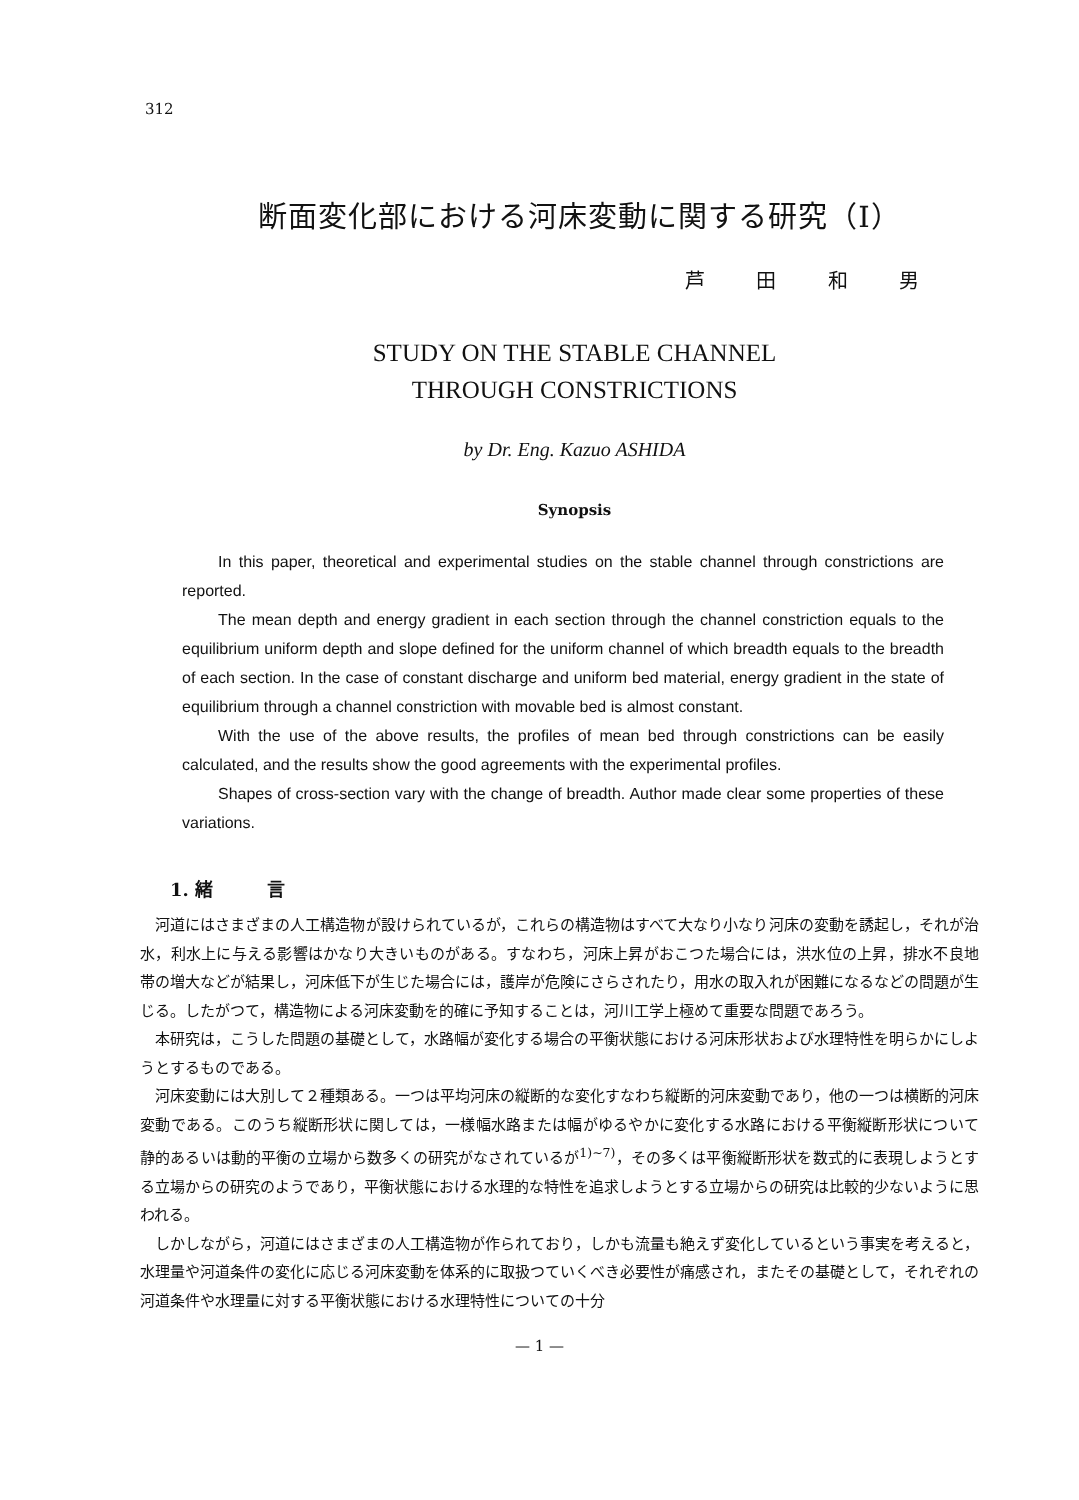312
断面変化部における河床変動に関する研究（Ⅰ）
芦 田 和 男
STUDY ON THE STABLE CHANNEL
THROUGH CONSTRICTIONS
by Dr. Eng. Kazuo ASHIDA
Synopsis
In this paper, theoretical and experimental studies on the stable channel through constrictions are reported.
The mean depth and energy gradient in each section through the channel constriction equals to the equilibrium uniform depth and slope defined for the uniform channel of which breadth equals to the breadth of each section. In the case of constant discharge and uniform bed material, energy gradient in the state of equilibrium through a channel constriction with movable bed is almost constant.
With the use of the above results, the profiles of mean bed through constrictions can be easily calculated, and the results show the good agreements with the experimental profiles.
Shapes of cross-section vary with the change of breadth. Author made clear some properties of these variations.
1. 緒　　　言
河道にはさまざまの人工構造物が設けられているが，これらの構造物はすべて大なり小なり河床の変動を誘起し，それが治水，利水上に与える影響はかなり大きいものがある。すなわち，河床上昇がおこつた場合には，洪水位の上昇，排水不良地帯の増大などが結果し，河床低下が生じた場合には，護岸が危険にさらされたり，用水の取入れが困難になるなどの問題が生じる。したがつて，構造物による河床変動を的確に予知することは，河川工学上極めて重要な問題であろう。
本研究は，こうした問題の基礎として，水路幅が変化する場合の平衡状態における河床形状および水理特性を明らかにしようとするものである。
河床変動には大別して２種類ある。一つは平均河床の縦断的な変化すなわち縦断的河床変動であり，他の一つは横断的河床変動である。このうち縦断形状に関しては，一様幅水路または幅がゆるやかに変化する水路における平衡縦断形状について静的あるいは動的平衡の立場から数多くの研究がなされているが<sup>1)~7)</sup>，その多くは平衡縦断形状を数式的に表現しようとする立場からの研究のようであり，平衡状態における水理的な特性を追求しようとする立場からの研究は比較的少ないように思われる。
しかしながら，河道にはさまざまの人工構造物が作られており，しかも流量も絶えず変化しているという事実を考えると，水理量や河道条件の変化に応じる河床変動を体系的に取扱つていくべき必要性が痛感され，またその基礎として，それぞれの河道条件や水理量に対する平衡状態における水理特性についての十分
— 1 —